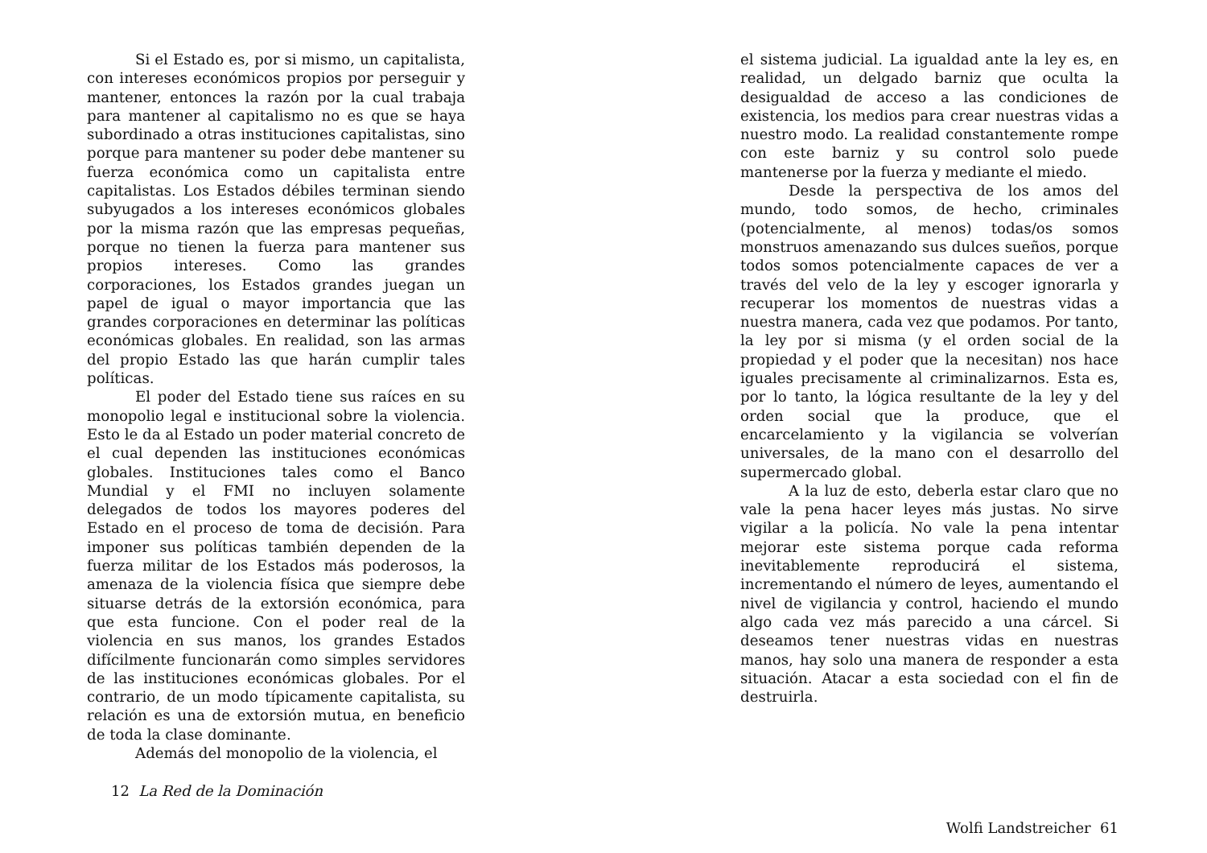Si el Estado es, por si mismo, un capitalista, con intereses económicos propios por perseguir y mantener, entonces la razón por la cual trabaja para mantener al capitalismo no es que se haya subordinado a otras instituciones capitalistas, sino porque para mantener su poder debe mantener su fuerza económica como un capitalista entre capitalistas. Los Estados débiles terminan siendo subyugados a los intereses económicos globales por la misma razón que las empresas pequeñas, porque no tienen la fuerza para mantener sus propios intereses. Como las grandes corporaciones, los Estados grandes juegan un papel de igual o mayor importancia que las grandes corporaciones en determinar las políticas económicas globales. En realidad, son las armas del propio Estado las que harán cumplir tales políticas.
El poder del Estado tiene sus raíces en su monopolio legal e institucional sobre la violencia. Esto le da al Estado un poder material concreto de el cual dependen las instituciones económicas globales. Instituciones tales como el Banco Mundial y el FMI no incluyen solamente delegados de todos los mayores poderes del Estado en el proceso de toma de decisión. Para imponer sus políticas también dependen de la fuerza militar de los Estados más poderosos, la amenaza de la violencia física que siempre debe situarse detrás de la extorsión económica, para que esta funcione. Con el poder real de la violencia en sus manos, los grandes Estados difícilmente funcionarán como simples servidores de las instituciones económicas globales. Por el contrario, de un modo típicamente capitalista, su relación es una de extorsión mutua, en beneficio de toda la clase dominante.
Además del monopolio de la violencia, el
12 La Red de la Dominación
el sistema judicial. La igualdad ante la ley es, en realidad, un delgado barniz que oculta la desigualdad de acceso a las condiciones de existencia, los medios para crear nuestras vidas a nuestro modo. La realidad constantemente rompe con este barniz y su control solo puede mantenerse por la fuerza y mediante el miedo.
Desde la perspectiva de los amos del mundo, todo somos, de hecho, criminales (potencialmente, al menos) todas/os somos monstruos amenazando sus dulces sueños, porque todos somos potencialmente capaces de ver a través del velo de la ley y escoger ignorarla y recuperar los momentos de nuestras vidas a nuestra manera, cada vez que podamos. Por tanto, la ley por si misma (y el orden social de la propiedad y el poder que la necesitan) nos hace iguales precisamente al criminalizarnos. Esta es, por lo tanto, la lógica resultante de la ley y del orden social que la produce, que el encarcelamiento y la vigilancia se volverían universales, de la mano con el desarrollo del supermercado global.
A la luz de esto, deberla estar claro que no vale la pena hacer leyes más justas. No sirve vigilar a la policía. No vale la pena intentar mejorar este sistema porque cada reforma inevitablemente reproducirá el sistema, incrementando el número de leyes, aumentando el nivel de vigilancia y control, haciendo el mundo algo cada vez más parecido a una cárcel. Si deseamos tener nuestras vidas en nuestras manos, hay solo una manera de responder a esta situación. Atacar a esta sociedad con el fin de destruirla.
Wolfi Landstreicher 61